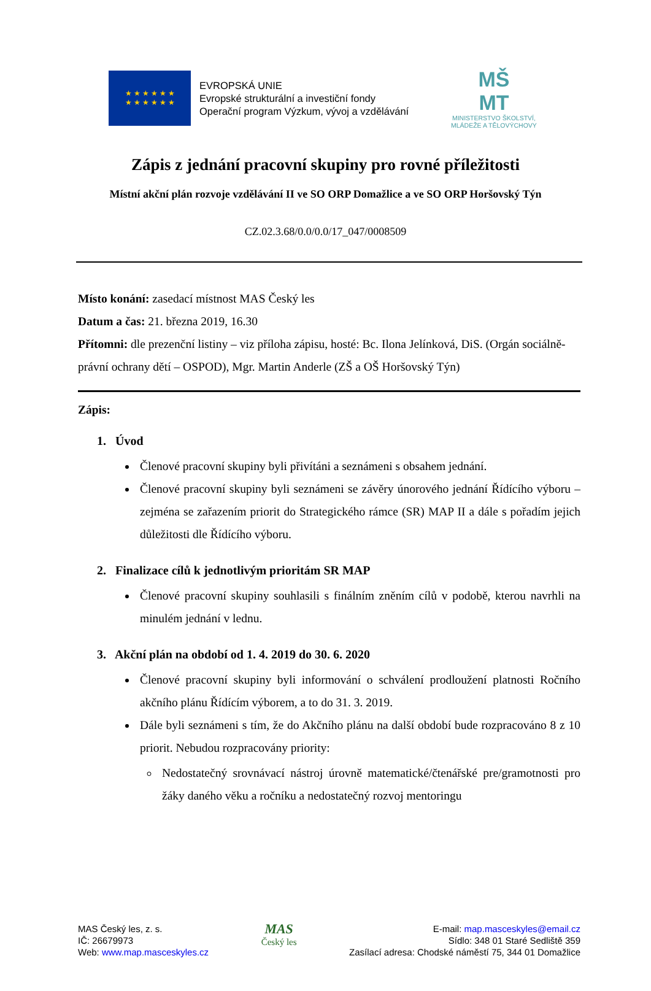★ ★ ★ ★ ★ ★
★ ★ ★ ★ ★ ★
EVROPSKÁ UNIE
Evropské strukturální a investiční fondy
Operační program Výzkum, vývoj a vzdělávání
MŠ
MT
MINISTERSTVO ŠKOLSTVÍ,
MLÁDEŽE A TĚLOVÝCHOVY
Zápis z jednání pracovní skupiny pro rovné příležitosti
Místní akční plán rozvoje vzdělávání II ve SO ORP Domažlice a ve SO ORP Horšovský Týn
CZ.02.3.68/0.0/0.0/17_047/0008509
Místo konání: zasedací místnost MAS Český les
Datum a čas: 21. března 2019, 16.30
Přítomni: dle prezenční listiny – viz příloha zápisu, hosté: Bc. Ilona Jelínková, DiS. (Orgán sociálně-právní ochrany dětí – OSPOD), Mgr. Martin Anderle (ZŠ a OŠ Horšovský Týn)
Zápis:
1. Úvod
Členové pracovní skupiny byli přivítáni a seznámeni s obsahem jednání.
Členové pracovní skupiny byli seznámeni se závěry únorového jednání Řídícího výboru – zejména se zařazením priorit do Strategického rámce (SR) MAP II a dále s pořadím jejich důležitosti dle Řídícího výboru.
2. Finalizace cílů k jednotlivým prioritám SR MAP
Členové pracovní skupiny souhlasili s finálním zněním cílů v podobě, kterou navrhli na minulém jednání v lednu.
3. Akční plán na období od 1. 4. 2019 do 30. 6. 2020
Členové pracovní skupiny byli informování o schválení prodloužení platnosti Ročního akčního plánu Řídícím výborem, a to do 31. 3. 2019.
Dále byli seznámeni s tím, že do Akčního plánu na další období bude rozpracováno 8 z 10 priorit. Nebudou rozpracovány priority:
Nedostatečný srovnávací nástroj úrovně matematické/čtenářské pre/gramotnosti pro žáky daného věku a ročníku a nedostatečný rozvoj mentoringu
MAS Český les, z. s.
IČ: 26679973
Web: www.map.masceskyles.cz
MAS
Český les
E-mail: map.masceskyles@email.cz
Sídlo: 348 01 Staré Sedliště 359
Zasílací adresa: Chodské náměstí 75, 344 01 Domažlice